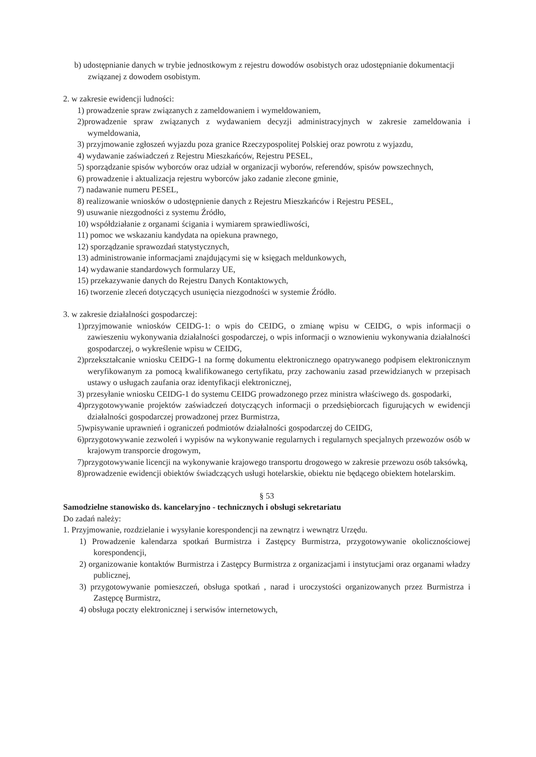b) udostępnianie danych w trybie jednostkowym z rejestru dowodów osobistych oraz udostępnianie dokumentacji związanej z dowodem osobistym.
2. w zakresie ewidencji ludności:
1) prowadzenie spraw związanych z zameldowaniem i wymeldowaniem,
2)prowadzenie spraw związanych z wydawaniem decyzji administracyjnych w zakresie zameldowania i wymeldowania,
3) przyjmowanie zgłoszeń wyjazdu poza granice Rzeczypospolitej Polskiej oraz powrotu z wyjazdu,
4) wydawanie zaświadczeń z Rejestru Mieszkańców, Rejestru PESEL,
5) sporządzanie spisów wyborców oraz udział w organizacji wyborów, referendów, spisów powszechnych,
6) prowadzenie i aktualizacja rejestru wyborców jako zadanie zlecone gminie,
7) nadawanie numeru PESEL,
8) realizowanie wniosków o udostępnienie danych z Rejestru Mieszkańców i Rejestru PESEL,
9) usuwanie niezgodności z systemu Źródło,
10) współdziałanie z organami ścigania i wymiarem sprawiedliwości,
11) pomoc we wskazaniu kandydata na opiekuna prawnego,
12) sporządzanie sprawozdań statystycznych,
13) administrowanie informacjami znajdującymi się w księgach meldunkowych,
14) wydawanie standardowych formularzy UE,
15) przekazywanie danych do Rejestru Danych Kontaktowych,
16) tworzenie zleceń dotyczących usunięcia niezgodności w systemie Źródło.
3. w zakresie działalności gospodarczej:
1)przyjmowanie wniosków CEIDG-1: o wpis do CEIDG, o zmianę wpisu w CEIDG, o wpis informacji o zawieszeniu wykonywania działalności gospodarczej, o wpis informacji o wznowieniu wykonywania działalności gospodarczej, o wykreślenie wpisu w CEIDG,
2)przekształcanie wniosku CEIDG-1 na formę dokumentu elektronicznego opatrywanego podpisem elektronicznym weryfikowanym za pomocą kwalifikowanego certyfikatu, przy zachowaniu zasad przewidzianych w przepisach ustawy o usługach zaufania oraz identyfikacji elektronicznej,
3) przesyłanie wniosku CEIDG-1 do systemu CEIDG prowadzonego przez ministra właściwego ds. gospodarki,
4)przygotowywanie projektów zaświadczeń dotyczących informacji o przedsiębiorcach figurujących w ewidencji działalności gospodarczej prowadzonej przez Burmistrza,
5)wpisywanie uprawnień i ograniczeń podmiotów działalności gospodarczej do CEIDG,
6)przygotowywanie zezwoleń i wypisów na wykonywanie regularnych i regularnych specjalnych przewozów osób w krajowym transporcie drogowym,
7)przygotowywanie licencji na wykonywanie krajowego transportu drogowego w zakresie przewozu osób taksówką,
8)prowadzenie ewidencji obiektów świadczących usługi hotelarskie, obiektu nie będącego obiektem hotelarskim.
§ 53
Samodzielne stanowisko ds. kancelaryjno - technicznych i obsługi sekretariatu
Do zadań należy:
1. Przyjmowanie, rozdzielanie i wysyłanie korespondencji na zewnątrz i wewnątrz Urzędu.
1) Prowadzenie kalendarza spotkań Burmistrza i Zastępcy Burmistrza, przygotowywanie okolicznościowej korespondencji,
2) organizowanie kontaktów Burmistrza i Zastępcy Burmistrza z organizacjami i instytucjami oraz organami władzy publicznej,
3) przygotowywanie pomieszczeń, obsługa spotkań , narad i uroczystości organizowanych przez Burmistrza i Zastępcę Burmistrz,
4) obsługa poczty elektronicznej i serwisów internetowych,